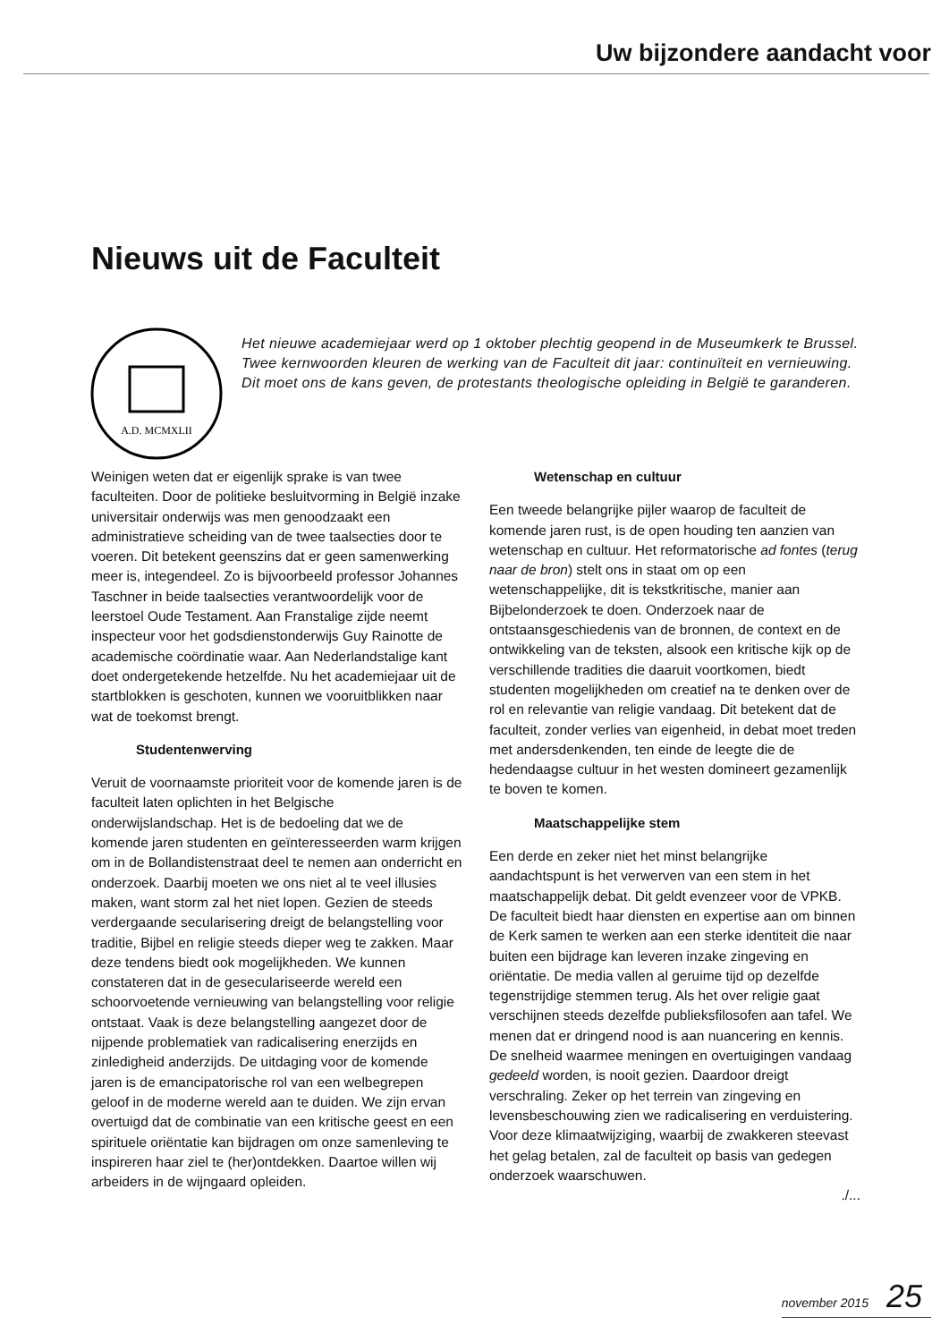Uw bijzondere aandacht voor
Nieuws uit de Faculteit
A.D. MCMXLII
Het nieuwe academiejaar werd op 1 oktober plechtig geopend in de Museumkerk te Brussel. Twee kernwoorden kleuren de werking van de Faculteit dit jaar: continuïteit en vernieuwing. Dit moet ons de kans geven, de protestants theologische opleiding in België te garanderen.
Weinigen weten dat er eigenlijk sprake is van twee faculteiten. Door de politieke besluitvorming in België inzake universitair onderwijs was men genoodzaakt een administratieve scheiding van de twee taalsecties door te voeren. Dit betekent geenszins dat er geen samenwerking meer is, integendeel. Zo is bijvoorbeeld professor Johannes Taschner in beide taalsecties verantwoordelijk voor de leerstoel Oude Testament. Aan Franstalige zijde neemt inspecteur voor het godsdienstonderwijs Guy Rainotte de academische coördinatie waar. Aan Nederlandstalige kant doet ondergetekende hetzelfde. Nu het academiejaar uit de startblokken is geschoten, kunnen we vooruitblikken naar wat de toekomst brengt.
Studentenwerving
Veruit de voornaamste prioriteit voor de komende jaren is de faculteit laten oplichten in het Belgische onderwijslandschap. Het is de bedoeling dat we de komende jaren studenten en geïnteresseerden warm krijgen om in de Bollandistenstraat deel te nemen aan onderricht en onderzoek. Daarbij moeten we ons niet al te veel illusies maken, want storm zal het niet lopen. Gezien de steeds verdergaande secularisering dreigt de belangstelling voor traditie, Bijbel en religie steeds dieper weg te zakken. Maar deze tendens biedt ook mogelijkheden. We kunnen constateren dat in de gesecularis­eerde wereld een schoorvoetende vernieuwing van belangstelling voor religie ontstaat. Vaak is deze belangstelling aangezet door de nijpende problematiek van radicalisering enerzijds en zinledigheid anderzijds. De uitdaging voor de komende jaren is de emancipatorische rol van een welbegrepen geloof in de moderne wereld aan te duiden. We zijn ervan overtuigd dat de combinatie van een kritische geest en een spirituele oriëntatie kan bijdragen om onze samenleving te inspireren haar ziel te (her)ontdekken. Daartoe willen wij arbeiders in de wijngaard opleiden.
Wetenschap en cultuur
Een tweede belangrijke pijler waarop de faculteit de komende jaren rust, is de open houding ten aanzien van wetenschap en cultuur. Het reformatorische ad fontes (terug naar de bron) stelt ons in staat om op een wetenschappelijke, dit is tekstkritische, manier aan Bijbelonderzoek te doen. Onderzoek naar de ontstaansgeschiedenis van de bronnen, de context en de ontwikkeling van de teksten, alsook een kritische kijk op de verschillende tradities die daaruit voortkomen, biedt studenten mogelijkheden om creatief na te denken over de rol en relevantie van religie vandaag. Dit betekent dat de faculteit, zonder verlies van eigenheid, in debat moet treden met andersdenkenden, ten einde de leegte die de hedendaagse cultuur in het westen domineert gezamenlijk te boven te komen.
Maatschappelijke stem
Een derde en zeker niet het minst belangrijke aandachtspunt is het verwerven van een stem in het maatschappelijk debat. Dit geldt evenzeer voor de VPKB. De faculteit biedt haar diensten en expertise aan om binnen de Kerk samen te werken aan een sterke identiteit die naar buiten een bijdrage kan leveren inzake zingeving en oriëntatie. De media vallen al geruime tijd op dezelfde tegenstrijdige stemmen terug. Als het over religie gaat verschijnen steeds dezelfde publieksfilosofen aan tafel. We menen dat er dringend nood is aan nuancering en kennis. De snelheid waarmee meningen en overtuigingen vandaag gedeeld worden, is nooit gezien. Daardoor dreigt verschraling. Zeker op het terrein van zingeving en levensbeschouwing zien we radicalisering en verduistering. Voor deze klimaatwijziging, waarbij de zwakkeren steevast het gelag betalen, zal de faculteit op basis van gedegen onderzoek waarschuwen.
./...
november 2015 25